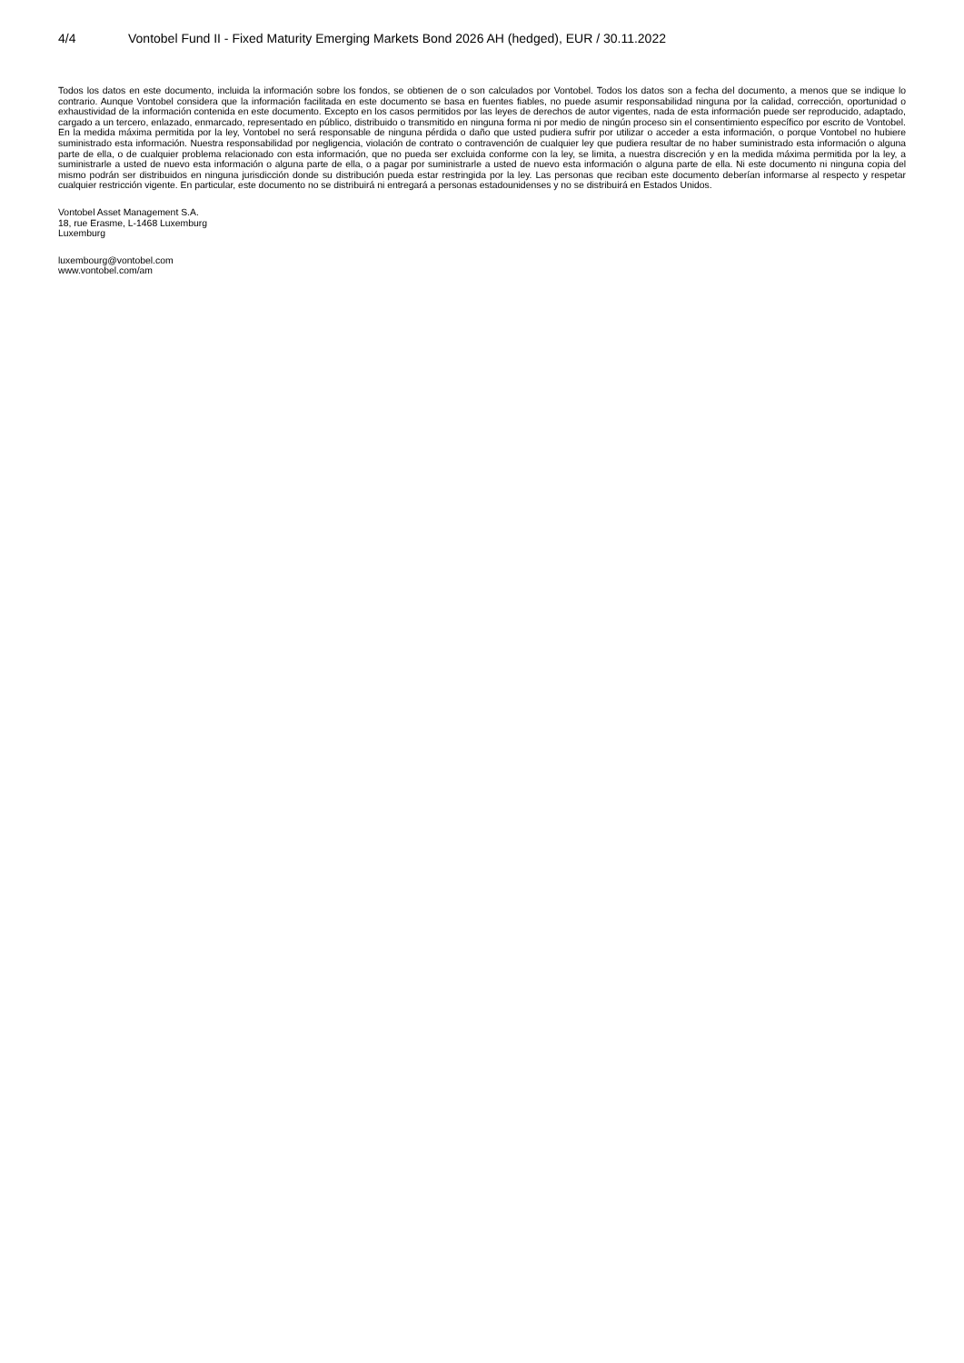4/4 Vontobel Fund II - Fixed Maturity Emerging Markets Bond 2026 AH (hedged), EUR / 30.11.2022
Todos los datos en este documento, incluida la información sobre los fondos, se obtienen de o son calculados por Vontobel. Todos los datos son a fecha del documento, a menos que se indique lo contrario. Aunque Vontobel considera que la información facilitada en este documento se basa en fuentes fiables, no puede asumir responsabilidad ninguna por la calidad, corrección, oportunidad o exhaustividad de la información contenida en este documento. Excepto en los casos permitidos por las leyes de derechos de autor vigentes, nada de esta información puede ser reproducido, adaptado, cargado a un tercero, enlazado, enmarcado, representado en público, distribuido o transmitido en ninguna forma ni por medio de ningún proceso sin el consentimiento específico por escrito de Vontobel. En la medida máxima permitida por la ley, Vontobel no será responsable de ninguna pérdida o daño que usted pudiera sufrir por utilizar o acceder a esta información, o porque Vontobel no hubiere suministrado esta información. Nuestra responsabilidad por negligencia, violación de contrato o contravención de cualquier ley que pudiera resultar de no haber suministrado esta información o alguna parte de ella, o de cualquier problema relacionado con esta información, que no pueda ser excluida conforme con la ley, se limita, a nuestra discreción y en la medida máxima permitida por la ley, a suministrarle a usted de nuevo esta información o alguna parte de ella, o a pagar por suministrarle a usted de nuevo esta información o alguna parte de ella. Ni este documento ni ninguna copia del mismo podrán ser distribuidos en ninguna jurisdicción donde su distribución pueda estar restringida por la ley. Las personas que reciban este documento deberían informarse al respecto y respetar cualquier restricción vigente. En particular, este documento no se distribuirá ni entregará a personas estadounidenses y no se distribuirá en Estados Unidos.
Vontobel Asset Management S.A.
18, rue Erasme, L-1468 Luxemburg
Luxemburg
luxembourg@vontobel.com
www.vontobel.com/am